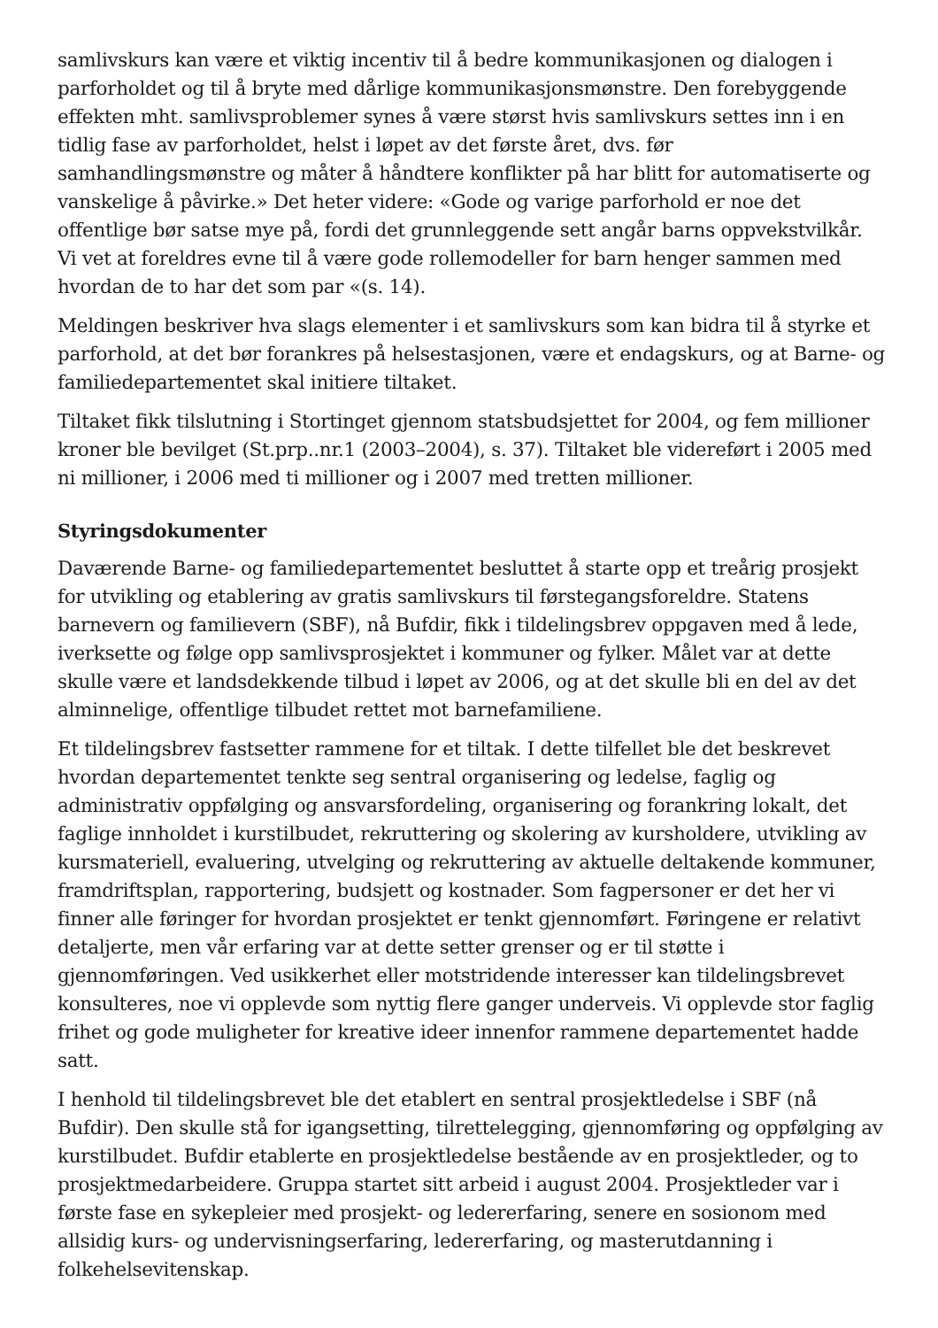samlivskurs kan være et viktig incentiv til å bedre kommunikasjonen og dialogen i parforholdet og til å bryte med dårlige kommunikasjonsmønstre. Den forebyggende effekten mht. samlivsproblemer synes å være størst hvis samlivskurs settes inn i en tidlig fase av parforholdet, helst i løpet av det første året, dvs. før samhandlingsmønstre og måter å håndtere konflikter på har blitt for automatiserte og vanskelige å påvirke.» Det heter videre: «Gode og varige parforhold er noe det offentlige bør satse mye på, fordi det grunnleggende sett angår barns oppvekstvilkår. Vi vet at foreldres evne til å være gode rollemodeller for barn henger sammen med hvordan de to har det som par «(s. 14).
Meldingen beskriver hva slags elementer i et samlivskurs som kan bidra til å styrke et parforhold, at det bør forankres på helsestasjonen, være et endagskurs, og at Barne- og familiedepartementet skal initiere tiltaket.
Tiltaket fikk tilslutning i Stortinget gjennom statsbudsjettet for 2004, og fem millioner kroner ble bevilget (St.prp..nr.1 (2003–2004), s. 37). Tiltaket ble videreført i 2005 med ni millioner, i 2006 med ti millioner og i 2007 med tretten millioner.
Styringsdokumenter
Daværende Barne- og familiedepartementet besluttet å starte opp et treårig prosjekt for utvikling og etablering av gratis samlivskurs til førstegangsforeldre. Statens barnevern og familievern (SBF), nå Bufdir, fikk i tildelingsbrev oppgaven med å lede, iverksette og følge opp samlivsprosjektet i kommuner og fylker. Målet var at dette skulle være et landsdekkende tilbud i løpet av 2006, og at det skulle bli en del av det alminnelige, offentlige tilbudet rettet mot barnefamiliene.
Et tildelingsbrev fastsetter rammene for et tiltak. I dette tilfellet ble det beskrevet hvordan departementet tenkte seg sentral organisering og ledelse, faglig og administrativ oppfølging og ansvarsfordeling, organisering og forankring lokalt, det faglige innholdet i kurstilbudet, rekruttering og skolering av kursholdere, utvikling av kursmateriell, evaluering, utvelging og rekruttering av aktuelle deltakende kommuner, framdriftsplan, rapportering, budsjett og kostnader. Som fagpersoner er det her vi finner alle føringer for hvordan prosjektet er tenkt gjennomført. Føringene er relativt detaljerte, men vår erfaring var at dette setter grenser og er til støtte i gjennomføringen. Ved usikkerhet eller motstridende interesser kan tildelingsbrevet konsulteres, noe vi opplevde som nyttig flere ganger underveis. Vi opplevde stor faglig frihet og gode muligheter for kreative ideer innenfor rammene departementet hadde satt.
I henhold til tildelingsbrevet ble det etablert en sentral prosjektledelse i SBF (nå Bufdir). Den skulle stå for igangsetting, tilrettelegging, gjennomføring og oppfølging av kurstilbudet. Bufdir etablerte en prosjektledelse bestående av en prosjektleder, og to prosjektmedarbeidere. Gruppa startet sitt arbeid i august 2004. Prosjektleder var i første fase en sykepleier med prosjekt- og ledererfaring, senere en sosionom med allsidig kurs- og undervisningserfaring, ledererfaring, og masterutdanning i folkehelsevitenskap.